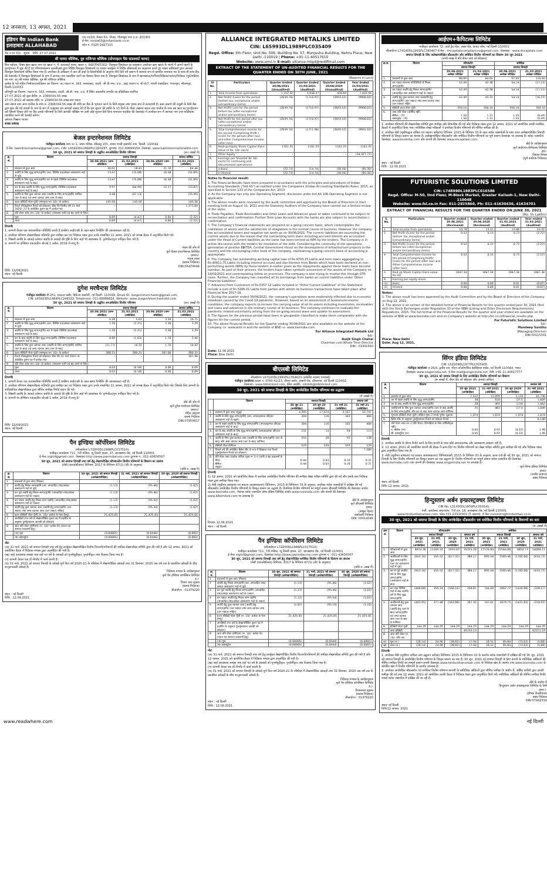12 जनसत्ता, 13 अगस्त, 2021
इंडियन बैंक Indian Bank
इलाहाबाद ALLAHABAD
एच-१ए/18, सेक्टर 63, नोएडा, गौतमबुध नगर उ.प्र.-201301
ई-मेल: noida63@indianbank.co.in
फोन न. 0120-2427115
रेफ न-एन 63/ सूचना तिथि: 27.07.2021
श्री पारुल कौशिक, पुत्र राजिन्दर कौशिक (प्रोपराइटर मै0 स्टालवार्ट फामा)
प्रिय महोदय, विषय ऋण खाता नाम एवं खाता न. मै. स्टालवार्ट फामा, खाता न. 6487065302- विलफुल डिफॉल्टर का प्रकाशन। उपरोक्त ऋण खाता के संदर्भ में आपने ऋणों के पुनर्भुगतान में चूक की है एवं परिणामस्वरूप आरबीआई द्वारा निर्दिष्ट विलफुल डिफॉल्टर्स पर मास्टर सर्क्युलर में निर्दिष्ट प्रक्रियाओं का अनुसरण करते हुए सक्षम प्राधिकारी द्वारा आपको विलफुल डिफॉल्टर्स घोषित किया गया है। उपरोक्त के अधिक्रम में आर बी आई के दिशानिर्देशों के अनुसार नीचे दिये गये प्रारूप में व्यापक रूप से प्रसारित समाचार पत्र के साथ ही साथ बैंक की वेबसाईट में विलफुल डिफॉल्टर्स के रूप में आपका नाम प्रकाशित करने का फैसला किया गया है: विलफुल डिफॉल्टर के रूप में ऋणधारक/मार्गेजर/निदेशक/पार्टनर/निदेशक (पूर्व/सक्रिय) का नाम: क) श्री पारुल कौशिक, पुत्र श्री राजिन्दर कौशिक
प्रत्येक के पते सहित नियोजन/एवोकेशन का विवरण: क) मकान सं. 343, सरफाबाद, दादरी, जी बी नगर, उ.प्र., (ख) मकान सं. सी-4/7, गामरी एक्सटेंशन, भजनपुरा, सीलमपुर, दिल्ली-110053
प्रतिभूति का विवरण: मकान सं. 343, सरफाबाद, दादरी, जी.बी. नगर, उ.प्र. में स्थित आवासीय सम्पत्ति का इक्विटैबल मार्टगेज
27.07.2021 को कुल बैलेंस- रु. 2396034.56 लाख
27.07.2021 को बकाया राशि: रु. 2396034.56 लाख तथा ब्याज
आप ब्याज तथा अन्य चार्जेज के साथ रु. 2396034.56 लाख की राशि का बैंक के भुगतान करने के लिये संयुक्त तथा पृथक रूप से उत्तरदायी हैं। उक्त बकाये की वसूली के लिये बैंक द्वारा शुरू की गई उपायों के भाग के रूप में एतद्द्वारा हम आपको सलाह देते हैं कि इस सूचना की प्राप्ति के 15 दिनों के भीतर अद्यतन ब्याज तथा चार्जेज के साथ इस ऋण का पुनर्भुगतान करें जिसमें विफल होने पर बैंक उसके परिणामों के लिये आपकी जोखिम पर आगे कोई सूचना दिये बिना समाचार पत्र/बैंक की वेबसाईट में उपरोक्त रूप में आपका नाम तथा फोटोग्राफ प्रकाशित करने की कार्याई करेगा।
आपका विश्वास भाजन
शाखा प्रबंधक
बेजल इन्टरनेशनल लिमिटेड
पंजीकृत कार्यालयः शाप न० 1, प्रथम मंजिल, सीडब्लू 155, संजय गान्धी ट्रांसपोर्ट नगर, दिल्ली- 110042
ई-मेल: bazelinternational@gmail.com, CIN: L65923DL1982PLC290287, दूरभाष: 011-69999159, वेबसाइट: www.bazelinternationalltd.com
30 जून, 2021 को समाप्त तिमाही के उद्धरित अनअंकेक्षित वित्तीय परिणाम (रू० लाखों में)
| क्र. सं. | विवरण | समाप्त तिमाही | | | समाप्त वार्षिक |
| --- | --- | --- | --- | --- | --- |
| | | 30.06.2021 (अन-अंकेक्षित) | 31.03.2021 (अंकेक्षित) | 30.06.2020 (अन-अंकेक्षित) | 31.03.2021 (अंकेक्षित) |
| 1 | संचालन से कुल आय | 30.01 | 18.43 | 21.70 | 84.44 |
| 2 | अवधि के लिए शुद्ध लाभ/(हानि) (कर, विशिष्ट एवं/अथवा असाधारण मदों से पूर्व) | 13.47 | (75.08) | 16.58 | (31.89) |
| 3 | अवधि के लिए शुद्ध लाभ/(हानि) कर से पहले (विशिष्ट एवं/अथवा असाधारण मदों के बाद) | 13.47 | (75.08) | 16.58 | (31.89) |
| 4 | कर के बाद अवधि के लिए शुद्ध लाभ/(हानि) (विशिष्ट एवं/अथवा असाधारण मदों के बाद) | 9.97 | (64.99) | 12.27 | (33.82) |
| 5 | अवधि के लिए कुल व्यापक आय (अवधि के लिए लाभ/(हानि) शामिल (कर के बाद) एवं अन्य व्यापक आय (कर के बाद) | 3.48 | (67.13) | - | (35.96) |
| 6 | प्रदत्त इक्विटी शेयर पूंजी (सममूल्य रू० 10/- के प्रत्येक) | 145.50 | 145.50 | | 145.50 |
| 7 | रिजर्व (रिवेलूवेशन रिजर्व को छोड़कर) जैसा कि वित्तीय वर्ष 31 मार्च 2020- 21 के अंकेक्षित तुलन पत्र में दर्शाया गया | - | - | - | 1,273.04 |
| 8 | प्रति शेयर आय (रू० 10/- के प्रत्येक) (संचालन जारी एवं बंद करने के लिए): | | | | |
| | मूलः | 0.69 | (4.47) | 0.84 | (2.32) |
| | तरलः | 0.69 | (4.47) | 0.84 | (2.32) |
टिप्पणीः
1. कम्पनी केवल एक व्यावसायिक गतिविधि करती है इसलिए आईएनडी के तहत खण्ड रिपोर्टिंग की आवश्यकता नहीं है।
2. उपरोक्त परिणाम लेखापरीक्षक सतिमति द्वारा समीक्षा कर एवं निदेशक मंडल द्वारा उनके सम्बन्धित 11 अगस्त, 2021 को सम्पन्न बैठक में अनुमोदित किये गये।
3. पिछली अवधि के आकड़े वर्तमान अवधि के आकड़े की पुष्टि के लिए जहाँ भी आवश्यक थे, पुर्नगठित/पुनः वर्गीकृत किए गये है।
4. कम्पनी पर इण्डियन एकाऊटिंग स्टेन्डर्ड 1 अप्रैल, 2019 से लागू है।
मंडल की ओर से
कृते बेजल इन्टरनेशनल लिमिटेड
हस्ता०/-
पंकज डाबर
(प्रबन्ध निर्देशक)
DIN:06479649
तिथि: 13/08/2021
स्थान: नई दिल्ली
दुगेश मरचैन्टस लिमिटेड
पंजीकृत कार्यालयः डी-251, ग्राऊन्ड फ्लोर, डिफेन्स कालोनी, नई दिल्ली- 110024, Email ID: durgeshmerchants@gmail.com,
CIN: L65923DL1984PLC248322, Telephone: 011-68888824, Website: www.durgeshmerchantsltd.com
30 जून, 2021 को समाप्त तिमाही के उद्धरित अनअंकेक्षित वित्तीय परिणाम (रू० लाखों में)
| क्र. सं. | विवरण | समाप्त तिमाही | | | समाप्त वार्षिक |
| --- | --- | --- | --- | --- | --- |
| | | 30.06.2021 (अन-अंकेक्षित) | 31.03.2021 (अंकेक्षित) | 30.06.2020 (अन-अंकेक्षित) | 31.03.2021 (अंकेक्षित) |
| 1 | संचालन से कुल आय | 4.58 | 5.03 | 3.56 | 16.75 |
| 2 | अवधि के लिए शुद्ध लाभ/(हानि) (कर, विशिष्ट एवं/अथवा असाधारण मदों से पूर्व) | 1.20 | (2.21) | 2.30 | 3.29 |
| 3 | अवधि के लिए शुद्ध लाभ/(हानि) कर से पहले (विशिष्ट एवं/अथवा असाधारण मदों के बाद) | 1.20 | (2.21) | 2.30 | 3.29 |
| 4 | कर के बाद अवधि के लिए शुद्ध लाभ/(हानि) (विशिष्ट एवं/अथवा असाधारण मदों के बाद) | 0.89 | (1.63) | 1.70 | 2.44 |
| 5 | अवधि के लिए कुल व्यापक आय (अवधि के लिए लाभ/(हानि) शामिल (कर के बाद) एवं अन्य व्यापक आय (कर के बाद) | (11.77) | 10.35 | 1.70 | 14.42 |
| 6 | प्रदत्त इक्विटी शेयर पूंजी (सममूल्य रू० 10/- के प्रत्येक) | 280.25 | 280.25 | 267.00 | 280.25 |
| 7 | रिजर्व (रिवेलूवेशन रिजर्व को छोड़कर) जैसा कि 31 मार्च 2021 के अंकेक्षित तुलन पत्र में दर्शाया गया | - | - | - | 207.96 |
| 8 | प्रति शेयर आय (रू० 10/- के प्रत्येक) (संचालन जारी एवं बंद करने के लिए): | | | | |
| | मूलः | 0.03 | (0.58) | 0.06 | 0.09 |
| | तरलः | 0.03 | (0.58) | 0.06 | 0.09 |
टिप्पणीः
1. कम्पनी केवल एक व्यावसायिक गतिविधि करती है इसलिए आईएनडी के तहत खण्ड रिपोर्टिंग की आवश्यकता नहीं है।
2. उपरोक्त परिणाम लेखापरीक्षक सतिमति द्वारा समीक्षा कर एवं निदेशक मंडल द्वारा उनके सम्बन्धित 11 अगस्त, 2021 को सम्पन्न बैठक में अनुमोदित किये गये। जिसके लिए कम्पनी के सांविधानिक लेखापरीक्षक द्वारा सीमित समीक्षा रिपोर्ट प्रदान की गई।
3. पिछली अवधि के आकड़े वर्तमान अवधि के आकड़े की पुष्टि के लिए जहाँ भी आवश्यक थे। पुर्नगठित/पुनः वर्गीकृत किए गये है।
4. कम्पनी पर इण्डियन एकाऊटिंग स्टेन्डर्ड 1 अप्रैल, 2019 से लागू है।
बोर्ड की ओर से
कृते दुगेश मरचैन्टस लिमिटेड
हस्ता०/-
रोहित आहुजा
प्रबन्ध निदेशक
DIN:07859817
तिथि: 12/08/2021
स्थान: नई दिल्ली
पैन इण्डिया कॉर्पोरेशन लिमिटेड
(सीआईएनः L72200DL1984PLC017510)
पंजीकृत कार्यालयः 711, 7वीं मंजिल, न्यू दिल्ली हाउस, 27, बाराखम्भा रोड, नई दिल्ली-110001
ई-मेलः srgltd@gmail.com, वेबसाइटः http://www.panindiacorp.com दूरभाष नं.: 011-43656567
30 जून, 2021 को समाप्त तिमाही तथा वर्ष हेतु लेखापरीक्षित स्टैण्डएलोन वित्तीय परिणामों के विवरण का सारांश
(सेबी (एलओडीआर) विनियम, 2017 के विनियम 47(1) (बी) के अनुसार)
(राशि रु. लाख में)
| क्र. सं. | विवरण | 30 जून, 2021 को समाप्त तिमाही (अलेखापरीक्षित) | 31 मार्च, 2021 को समाप्त तिमाही (अलेखापरीक्षित) | 30 जून, 2020 को समाप्त तिमाही (अलेखापरीक्षित) |
| --- | --- | --- | --- | --- |
| 1 | प्रचालनों से कुल आय (निवल) | - | - | - |
| 2 | अवधि हेतु निवल लाभ/हानि (कर, अपवादित तथा/अथवा असाधारण मदों से पूर्व) | (1.13) | (95.46) | (1.02) |
| 3 | कर पूर्व अवधि हेतु निवल लाभ/(हानि) (अपवादित तथा/अथवा असाधारण मदों के पश्चात) | (1.13) | (95.46) | (1.02) |
| 4 | कर पश्चात अवधि हेतु निवल लाभ (हानि) (अपवादित तथा/अथवा असाधारण मदों के पश्चात) | (1.13) | (95.54) | (1.02) |
| 5 | अवधि हेतु कुल व्यापक आय [अवधि हेतु लाभ/(हानि) (कर पश्चात) तथा अन्य व्यापक आय (कर पश्चात) सहित] | (1.13) | (95.54) | (1.02) |
| 6 | प्रदत्त इक्विटी शेयर पूँजी (रु. 10/- प्रत्येक के फेस वैल्यू) | 21,425.65 | 21,425.65 | 21,425.65 |
| 7 | आरक्षियाँ (गत वर्ष के लेखापरीक्षित तुलन पत्र में प्रदर्शित के अनुसार पुनर्मूल्यांकन आरक्षी को छोड़कर) | | | |
| 8 | आय प्रति शेयर (ईपीएस) (रु. 10/- प्रत्येक के) (सतत एवं असतत प्रचालनों हेतु) | | | |
| | (अ) मूल | (0.00005) | (0.0446) | (0.000) |
| | (ब) डाइल्यूटेड | (0.00005) | (0.0446) | (0.000) |
नोटः
(क) 31 मार्च, 2021 को समाप्त तिमाही तथा वर्ष हेतु उपर्युक्त लेखापरीक्षित वित्तीय विवरणों/परिणामों की समीक्षा लेखापरीक्षा समिति द्वारा की गयी है और 12 अगस्त, 2021 को आयोजित बैठक में निदेशक मण्डल द्वारा अनुमोदित की गयी है।
(ख) जहाँ आवश्यक समझा गया वहाँ गत वर्ष के आंकड़ों को पुनर्समूहीकृत, पुनर्वर्गीकृत तथा रीकास्ट किया गया है।
(ग) कम्पनी केवल एक ही सेगमेंट में कार्य करती है।
(घ) 31 मार्च, 2021 को समाप्त तिमाही के आँकड़े पूर्ण वित्त वर्ष 2020-21 के परिप्रेक्ष्य में लेखापरीक्षित आंकड़ों तथा 31 दिसम्बर, 2020 तक वर्ष तक के प्रकाशित आँकड़ों के बीच सन्तुलनकारी आँकड़े हैं।
निदेशक मण्डल के आदेशानुसार
कृते पैन इण्डिया कॉर्पोरेशन लिमिटेड
ह./-
विजय पाल शुक्ला
(प्रबन्ध निदेशक)
डीआईएन : 01379220
स्थान : नई दिल्ली
तिथि : 12.08.2021
ALLIANCE INTEGRATED METALIKS LIMITED
CIN: L65993DL1989PLC035409
Regd. Office: 5th Floor, Unit No. 506, Building No. 57, Manjusha Building, Nehru Place, New Delhi -110019 | Phone: +91-11-40517610
Website: www.aiml.in E-mail: alliance.intgd@rediffmail.com
EXTRACT OF THE STATEMENT OF UN-AUDITED FINANCIAL RESULTS FOR THE QUARTER ENDED ON 30TH JUNE, 2021
(Rupees in Lacs)
| Sl No. | Particulars | Quarter Ended 30/06/2021 (Unaudited) | Quarter Ended 31/03/2021 (Audited) | Quarter Ended 30/06/2020 (Unaudited) | Year Ended 31/03/2021 (Audited) |
| --- | --- | --- | --- | --- | --- |
| 1. | Total Income from operations | 1,152.32 | 3,658.27 | 426.69 | 7,432.56 |
| 2. | Net Profit/ (Loss) for the period (before tax, exceptional and/or extraordinary items) | (2639.76) | (1716.97) | (2693.52) | (9906.03) |
| 3. | Net Profit/ Loss for the period before tax (after exceptional and/or extraordinary items) | (2639.76) | (1716.97) | (2693.52) | (9906.03) |
| 4. | Net Profit for the period after tax (after exceptional and/or extraordinary items) | (2639.76) | (1716.97) | (2693.52) | (9906.03) |
| 5. | Total Comprehensive Income for the period (Comprising Profit / (Loss) for the period (after tax) and other Comprehensive Income (after tax)) | (2639.76) | (1711.96) | (2693.52) | (9901.02) |
| 6. | Paid-up Equity Share Capital (Face Value of Rs. 10/- each) | 1161.25 | 1161.25 | 1161.25 | 1161.25 |
| 7. | Other Equity | - | - | - | (34,527.72) |
| 8. | Earnings per Share(of Re 10/- each) for continuing and discontinued operations)- | | | | |
| | a Basic | (22.73) | (14.74) | (30.30) | (85.30) |
| | b Diluted | (22.73) | (14.74) | (30.30) | (85.30) |
Notes to financial result:
1. The Financial Results have been prepared in accordance with the principles and procedures of Indian Accounting Standards ("Ind AS") as notified under the Companies (Indian Accounting Standards) Rules, 2015, as specified in Section 133 of the Companies Act, 2013
2. As the Company has only one Operating Segment, disclosure under Ind AS 108-Operating Segment is not applicable.
3. The above results were reviewed by the audit committee and approved by the Board of Directors in their meeting held on August 11, 2021 and the Statutory Auditors of the Company have carried out a limited review of the same.
4. Trade Payables, Trade Receivables and other Loans and Advances given or taken continued to be subject to reconciliation and confirmation. Further Term Loan Accounts with the banks are also subject to reconciliation / confirmation.
5. The Company's financial statements are prepared on a going concern basis, which contemplates the realization of assets and the satisfaction of obligations in the normal course of business. However the company has accumulated losses and negative net worth as on 30/06/2021. The current liabilities are exceeding the current assets due to the reason that the outstanding term loans including accrued interest are accounted under the Head of Current liabilities as the same has been termed as NPA by the lenders. The Company is in active discussion with the lenders for resolution of the debt. Considering the continuity of the operations, generation of positive EBITDA, Central Government thrust on the development of Infrastructure projects in the country and the encouraging order book of the company, maintaining a going concern basis of accounting is appropriate.
6. The Company has outstanding working capital loan of Rs.8793.25 Lakhs and term loans aggregating to Rs.40811.75 Lakhs including interest accrued and due thereon from Banks which have been declared as non-performing assets (NPA) by these lenders in earlier years as the repayments against these loans have become overdue. As part of their process, the lenders have taken symbolic possession of the assets of the Company on 19/02/2021 and contemplating follow on processes. The company is also trying to resolve this through OTS route. Further, the Company has classified all its borrowings from banks as current liabilities under 'Other Financial Liabilities'.
7. Advances from Customers of Rs.5357.12 Lakhs included in "Other Current Liabilities" of the Statement include a sum of Rs.5286.01 Lakhs from parties with whom no business transactions have taken place after Financial Year 2017-18.
8. During the quarter ended 30/06/2021, the company's operations were moderately effected due to economic slowdown caused by the Covid-19 pandemic. However, based on its assessment of business/economic conditions, the company expects to recover the carrying value of all its assets including inventories, receivables and loans and advances in the ordinary course of its business. The company continues to evaluate the pandemic related uncertainty arising from the on-going second wave and update its assessment.
9. The figures for the previous period have been re-grouped/re-classified to make them comparable with the figures for the current period.
10. The above Financial Results for the Quarter ending 30/06/2021 are also available on the website of the Company i.e. www.aiml.in and the website of BSE i.e. www.bseindia.com.
For Alliance Integrated Metalik Ltd
Sd/-
Daljit Singh Chahal
Chairman cum Whole Time Director
DIN : 03331560
Date: 11.08.2021
Place: New Delhi
बीएलबी लिमिटेड
सीआईएनः L67120DL1981PLC354823 (कॉर्पोरेट सदस्यः एनएसई)
पंजीकृत कार्यालयः हाउस नं. 4760-61/23, तीसरा फ्लोर, अंसारी रोड, दरियागंज, नई दिल्ली-110002
वेबसाइटः- www.blblimited.com, ईमेल आईडीः- infoblb@blblimited.com
30 जून, 2021 को समाप्त तिमाही के लिए अनंकेक्षित वित्तीय परिणाम का उद्धरण
(₹ लाखों में)
| | विवरण | समाप्त तिमाही | | | समाप्त वर्ष |
| --- | --- | --- | --- | --- | --- |
| | | 30 जून 21 (अनंकेक्षित) | 30 जून 20 (अनंकेक्षित) | 31 मार्च 21 (अंकेक्षित) | 31 मार्च 21 (अंकेक्षित) |
| 1. | प्रचालन से कुल आय (शुद्ध) | 4,285 | 17,674 | 3,167 | 53,747 |
| 2. | अवधि के लिए शुद्ध लाभ/(हानि) (कर, अपवादात्मक और/या असाधारण मदों से पहले) | 304 | 116 | 103 | 404 |
| 3. | कर से पहले अवधि के लिए शुद्ध लाभ/(हानि) (अपवादात्मक और/या असाधारण मदों के बाद) | 304 | 116 | 103 | 404 |
| 4. | कर के बाद अवधि के लिए शुद्ध लाभ/(हानि) (अपवादात्मक और/या असाधारण मदों के बाद) | 231 | 14 | 94 | 113 |
| 5. | अवधि के लिए कुल व्यापक आय (अवधि के लिए लाभ/(हानि) (कर के बाद) और अन्य व्यापक आय (कर के बाद) शामिल) | 255 | 28 | 93 | 138 |
| 6. | इक्विटी शेयर कैपिटल | 529 | 529 | 529 | 529 |
| 7. | पिछले वर्ष की अंकेक्षित बैलेंस शीट के रूप में दिखाया गया रिजर्व (पुनर्मूल्यांकन रिजर्व को छोड़कर) | - | - | - | 7,289 |
| 8. | प्रति शेयर आय (प्रत्येक अंकित मूल्य रू 1/-) (जारी व बंद प्रचालनों के लिए) बेसिक : तनुकृत : | 0.44 0.44 | 0.03 0.03 | 0.18 0.18 | 0.21 0.21 |
टिप्पणीः
1) 12 अगस्त, 2021 को आयोजित बैठक में उपरोक्त अनंकेक्षित वित्तीय परिणाम की समीक्षा लेखा परीक्षा समिति द्वारा की गई और उसके बाद निदेशक मंडल द्वारा समीक्षा किया गया।
2) सेबी (सूचीयन बाध्यताएं एवं प्रकटन आवश्यकताएं) विनियमन, 2015 के विनियमन 33 के अनुसार, उपरोक्त स्टॉक एक्सचेंजों में दाखिल की गई स्टैंडअलोन अनंकेक्षित वित्तीय परिणामों के विस्तृत प्रारूप का उद्धरण है। तैमासिक वित्तीय परिणामों का संपूर्ण प्रारूप बीएलबी लिमिटेड की वेबसाइट अर्थात www.bseindia.com, नेशनल स्टॉक एक्सचेंज ऑफ इंडिया लिमिटेड अर्थात www.nseindia.com और कंपनी की वेबसाइट www.blblimited.com पर उपलब्ध है।
बोर्ड के आदेशानुसार
कृते बीएलबी लिमिटेड
हस्ता/-
(अंशुल मेहरा)
कार्यकारी निदेशक
DIN: 00014049
दिनांकः 12.08.2021
स्थान : नई दिल्ली
पैन इण्डिया कॉर्पोरेशन लिमिटेड
(सीआईएनः L72200DL1984PLC017510)
पंजीकृत कार्यालयः 711, 7वीं मंजिल, न्यू दिल्ली हाउस, 27, बाराखम्भा रोड, नई दिल्ली-110001
ई-मेलः srgltd@gmail.com, वेबसाइटः http://www.panindiacorp.com दूरभाष नं.: 011-43656567
30 जून, 2021 को समाप्त तिमाही तथा वर्ष हेतु लेखापरीक्षित समेकित वित्तीय परिणामों के विवरण का सारांश
(सेबी (एलओडीआर) विनियम, 2017 के विनियम 47(1) (बी) के अनुसार)
(राशि रु. लाख में)
| क्र. सं. | विवरण | 30 जून, 2021 को समाप्त तिमाही (अलेखापरीक्षित) | 31 मार्च, 2021 को समाप्त तिमाही (अलेखापरीक्षित) | 30 जून, 2020 को समाप्त तिमाही (अलेखापरीक्षित) |
| --- | --- | --- | --- | --- |
| 1 | प्रचालनों से कुल आय (निवल) | - | - | - |
| 2 | अवधि हेतु निवल लाभ/हानि (कर, अपवादित तथा/अथवा असाधारण मदों से पूर्व) | (1.13) | (95.46) | (1.02) |
| 3 | कर पूर्व अवधि हेतु निवल लाभ/(हानि) (अपवादित तथा/अथवा असाधारण मदों के पश्चात) | (1.13) | (95.46) | (1.02) |
| 4 | कर पश्चात अवधि हेतु निवल लाभ (हानि) (अपवादित तथा/अथवा असाधारण मदों के पश्चात) | (1.13) | (95.54) | (1.02) |
| 5 | अवधि हेतु कुल व्यापक आय [अवधि हेतु लाभ/(हानि) (कर पश्चात) तथा अन्य व्यापक आय (कर पश्चात) सहित] | (1.07) | (95.19) | (1.10) |
| 6 | प्रदत्त इक्विटी शेयर पूँजी (रु. 10/- प्रत्येक के फेस वैल्यू) | 21,425.65 | 21,425.65 | 21,425.65 |
| 7 | आरक्षियाँ (गत वर्ष के लेखापरीक्षित तुलन पत्र में प्रदर्शित के अनुसार पुनर्मूल्यांकन आरक्षी को छोड़कर) | | | |
| 8 | आय प्रति शेयर (ईपीएस) (रु. 10/- प्रत्येक के) (सतत एवं असतत प्रचालनों हेतु) | | | |
| | (अ) मूल | (0.00005) | (0.0444) | (0.0005) |
| | (ब) डाइल्यूटेड | (0.00005) | (0.0444) | (0.0005) |
नोटः
(क) 31 मार्च, 2021 को समाप्त तिमाही तथा वर्ष हेतु उपर्युक्त लेखापरीक्षित वित्तीय विवरणों/परिणामों की समीक्षा लेखापरीक्षा समिति द्वारा की गयी है और 12 अगस्त, 2021 को आयोजित बैठक में निदेशक मण्डल द्वारा अनुमोदित की गयी है।
(ख) जहाँ आवश्यक समझा गया वहाँ गत वर्ष के आंकड़ों को पुनर्समूहीकृत, पुनर्वर्गीकृत तथा रीकास्ट किया गया है।
(ग) कम्पनी केवल एक ही सेगमेंट में कार्य करती है।
(घ) 31 मार्च, 2021 को समाप्त तिमाही के आँकड़े पूर्ण वित्त वर्ष 2020-21 के परिप्रेक्ष्य में लेखापरीक्षित आंकड़ों तथा 31 दिसम्बर, 2020 तक वर्ष तक के प्रकाशित आँकड़ों के बीच सन्तुलनकारी आँकड़े हैं।
निदेशक मण्डल के आदेशानुसार
कृते पैन इण्डिया कॉर्पोरेशन लिमिटेड
ह./-
विजयपाल शुक्ला
(प्रबन्ध निदेशक)
डीआईएन : 01379220
स्थान : नई दिल्ली
तिथि : 12.08.2021
आईएम+कैपिटल्स लिमिटेड
पंजीकृत कार्यालयः 72, वर्ल्ड ट्रेड सेंटर, बाबर रोड, कनाट प्लेस, नई दिल्ली-110001
सीआईएनः L74140DL1991PLC340407 ई-मेल : imcapitalscompliances@gmail.com, वेबसाइट : www.imcapitals.com
समाप्त तिमाही के लिए अलेखापरीक्षित स्टैंडअलोन और समेकित वित्तीय परिणामों का विवरण 30 जून 2021
(रुपये लाख में प्रति शेयर आय को छोड़कर)
| क्र.स. | विवरण | स्टैण्डलोन | | समेकित | |
| --- | --- | --- | --- | --- | --- |
| | | समाप्त तिमाही | | समाप्त तिमाही | |
| | | 30.06.2021 अलेखा परीक्षित | 31.03.2021 अलेखा परीक्षित | 30.06.2021 अलेखा परीक्षित | 31.03.2021 अलेखा परीक्षित |
| 1. | प्रचालनों से कुल आय | 80.89 | 64.65 | 97.45 | 114.65 |
| 2. | कर पश्चात सामान्य गतिविधियों से निवल लाभ/(हानि) | 52.49 | 42.38 | 54.14 | (17.15) |
| 3. | कर पश्चात अवधि हेतु निवल लाभ/(हानि) (अपवादित तथा असाधारण मदों के पश्चात) | 52.49 | 42.38 | 54.14 | (17.15) |
| 4. | अवधि हेतु कुल व्यापक आय कलावधि हेतु लाभ/(हानि) (कर पश्चात) तथा अन्य व्यापक आय (कर पश्चात) सहित | 52.49 | 43.31 | 54.14 | (16.23) |
| 5. | इक्विटी प्रदत्त शेयर पूंजी | 350.16 | 350.16 | 350.16 | 350.16 |
| 6. | आय प्रति शेयर (वार्षिक नहीं) बेसिक : (₹) डाइल्यूटेड : (₹) | 1.50 1.50 | 1.21 1.21 | 1.55 1.55 | (0.49) (0.49) |
1. उपरोक्त परिणामों की लेखापरीक्षा समिति द्वारा समीक्षा और सिफारिश की गई और निदेशक मंडल द्वारा 12 अगस्त, 2021 को आयोजित उनकी संबंधित बैठकों में अनुमोदित किया गया। सांविधिक लेखा परीक्षकों ने उपरोक्त वित्तीय परिणामों की सीमित समीक्षा की है।
2. उपरोक्त सेबी (सूचीबद्धता दायित्व एवं प्रकटन अपेक्षाएं) विनियम, 2015 के विनियम 33 के तहत स्टॉक एक्सचेंजों के साथ दायर अलेखापरीक्षित तिमाही परिणामों के विस्तृत प्रारूप का सारांश है। अलेखापरीक्षित स्टैंडअलोन और समेकित वित्तीय परिणामों का पूर्ण प्रारूप वेबसाइट पर उपलब्ध है। स्टॉक एक्सचेंज वेबसाइट, www.bseindia.com और कंपनी की वेबसाइट www.imcapitals.com
बोर्ड के आदेशानुसार
कृते आईएम+कैपिटल्स लिमिटेड
ह0/-
विशाल सिंघल
(पूर्ण कालिक निदेशक)
स्थान : नई दिल्ली
तिथि : 12.08.2021
FUTURISTIC SOLUTIONS LIMITED
CIN: L74899DL1983PLC016586
Regd. Office: M-50, IInd Floor, M-Block Market, Greater Kailash-1, New Delhi-110048
Website: www.fsl.co.in Fax: 011-2925860, Ph: 011-41630436, 41634701
EXTRACT OF FINANCIAL RESULTS FOR THE QUARTER ENDED ON JUNE 30, 2021 (Rs. In Lakhs)
| S. No. | Particulars | Quarter ended 30.06.2021 (Reviewed) | Quarter ended 30.06.2020 (Reviewed) | Quarter ended 31.03.2021 (Audited) | Year ended 31.03.2021 (Audited) |
| --- | --- | --- | --- | --- | --- |
| 1 | Total Income from operations | 10.78 | 13.31 | 13.68 | 53.32 |
| 2 | Net Profit /(Loss) for the period (before Tax, Exceptional and/or Extraordinary items) | 0.52 | 0.15 | 0.73 | (2.22) |
| 3 | Net Profit/ (Loss) for the period before tax (after Exceptional and/or Extraordinary items) | 0.52 | 0.15 | 0.73 | (2.22) |
| 4 | Total Comprehensive Income for the period ((Comprising Profit/ (Loss) for the period (after tax) and Other Comprehensive Income (after tax)) | 0.52 | 0.15 | 0.73 | (2.22) |
| 5 | Paid up Share Capital (Face value Rs.10) | 1047.34 | 1047.34 | 1047.34 | 1047.34 |
| 6 | Earning per equity share | | | | |
| (1) | Basic | 0.00 | 0.00 | 0.01 | (0.02) |
| (2) | Diluted | 0.00 | 0.00 | 0.01 | (0.02) |
Notes:
1. The above result has been approved by the Audit Committee and by the Board of Directors of the Company on Aug 12, 2021.
2. The above is an extract of the detailed format of Financial Results for the quarter ended June 30, 2021 filed with the Stock Exchanges under Regulation 33 of the SEBI (Listing and Other Disclosure Requirements) Regulations, 2015. The full format of the Financial Results for the quarter and year ended are available on the website of BSE at www.bseindia.com and on Company's website at http://fsl.co.in/financial_results.php.
For Futuristic Solutions Limited
Sd/-
Mandeep Sandhu
(Managing Director)
DIN:00115301
Place: New Delhi
Date: Aug 12, 2021.
सिंगर इंडिया लिमिटेड
CIN: L52109DL1977PLC025405
पंजीकृत कार्यालयः ए-26/4, द्वतीय तल, मोहन कोऑपरेटिव इंडस्ट्रियल एस्टेट, नई दिल्ली-110044, भारत
वेबसाइटः www.singerindia.net; ई-मेलः mail@singerindia.net; टेलीः +91-11-40617777
30 जून, 2021 को समाप्त तिमाही के लिए अनंकेक्षित वित्तीय परिणामों का विवरण
(रू लाखों में, शेयर डेटा को छोड़कर और अन्यथा कथित)
| क्र. स. | विवरण | समाप्त तिमाही | | | समाप्त वर्ष |
| --- | --- | --- | --- | --- | --- |
| | | 30 जून 2021 (अनंकेक्षित) | 31 मार्च 2021 (अंकेक्षित) | 30 जून 2020 (अनंकेक्षित) | 31 मार्च 2021 (अंकेक्षित) |
| 1. | प्रचालन से कुल आय | 7,512 | 13,099 | 5,135 | 41,730 |
| 2. | कर से पहले अवधि के लिए शुद्ध लाभ/(हानि) | 38 | 618 | (277) | 1,609 |
| 3. | कर के बाद अवधि के लिए शुद्ध लाभ/(हानि) | 28 | 492 | (170) | 1,062 |
| 4. | अवधि/वर्ष के लिए कुल व्यापक आय/(हानि) (कर के बाद अवधि के लिए लाभ/(हानि) और कर के बाद अन्य व्यापक आय शामिल) | 25 | 483 | (171) | 1,049 |
| 5. | भुगतान इक्विटी शेयर पूंजी (अंकित मूल्य 2 रूपये पूर्णतः चुकता) | 1,074 | 1,074 | 1,074 | 1,074 |
| 6. | बैलेंस शीट के अनुसार पुनर्मूल्यांकन रिजर्व को छोड़कर रिजर्व | | | | 6,148 |
| 7. | प्रति शेयर आय (रू 2 प्रति शेयर) (तिमाहियां के लिए वार्षिकीकृत नहीं) ए. बेसिक (रू) बी. डायलूटिड (रू) | 0.05 0.05 | 0.92 0.92 | (0.32) (0.32) | 1.98 1.98 |
टिप्पणीः
1. उपरोक्त अवधि के दौरान रिपोर्ट करने के लिए कंपनी के पास कोई अपवादात्मक और असाधारण आइटम नहीं है।
2. 12 अगस्त, 2021 को आयोजित कंपनी की बैठक में ऊपर दिए गए वित्तीय परिणामों का लेखा परीक्षा समिति द्वारा समीक्षा की गई और निदेशक मंडल द्वारा अनुमोदित किया गया है।
3. सेबी (सूचीयन बाध्यताएं एवं प्रकटन आवश्यकताएं) विनियमावली, 2015 के विनियम 33 के अनुसार, ऊपर दर्ज की गई 30 जून, 2021 को समाप्त तिमाही के लिए वित्तीय परिणामों का विस्तृत प्रारूप का एक उद्धरण है। वित्तीय परिणामों का संपूर्ण प्रारूप स्टॉक एक्सचेंज की वेबसाइट www.bseindia.com तथा कंपनी की वेबसाइट www.singerindia.net पर उपलब्ध है।
कृते सिंगर इंडिया लिमिटेड
हस्ता/-
(राजीव बजाज)
प्रबंध निदेशक
स्थानः नई दिल्ली
तिथिः 12 अगस्त, 2021
हिन्दुस्तान अर्बन इन्फ्रास्ट्रक्चर लिमिटेड
CIN No. L31300DL1959PLC003141,
पंजी. कार्यालयः कंचनजंगा, 7वाँ तल, 18, बाराखम्बा रोड, नई दिल्ली-110001
www.hindusthanurban.com, फोनः 011-23310001 (5 लाइन्स), ई-मेलः investors@hindusthan.co.in
30 जून, 2021 को समाप्त तिमाही के लिए अनंकेक्षित स्टैंडअलोन एवं समेकित वित्तीय परिणामों के विवरणों का सार
(रु. लाखों में)
| क्रम सं. | विवरण | स्टैण्डअलोन | | | | समेकित | | | |
| --- | --- | --- | --- | --- | --- | --- | --- | --- | --- |
| | | समाप्त तिमाही | | | समाप्त वर्ष | समाप्त तिमाही | | | समाप्त वर्ष |
| | | 30 जून, 2021 (अनंकेक्षित) | 31 मार्च, 2021 (अंकेक्षित) | 30 जून, 2020 (अनंकेक्षित) | 31 मार्च, 2021 (अंकेक्षित) | 30 जून, 2021 (अनंकेक्षित) | 31 मार्च, 2021 (अंकेक्षित) | 30 जून, 2020 (अनंकेक्षित) | 31 मार्च, 2021 (अंकेक्षित) |
| 1. | परिचालनों से कुल आय | 6874.30 | 13169.18 | 5935.02 | 35255.28 | 17576.84 | 22564.88 | 6854.73 | 54096.11 |
| 2. | अवधि/वर्ष के लिए शुद्ध लाभ/(हानि) (कर एवं असाधारण मदों से पूर्व) | (652.16) | 555.52 | (617.32) | 384.17 | 895.56 | 2585.46 | (1782.00) | (424.72) |
| 3. | कर से पूर्व अवधि/वर्ष के लिए शुद्ध लाभ/(हानि) (असाधारण मदों के बाद) | (652.16) | 555.52 | (617.32) | 384.17 | 895.56 | 2585.46 | (1782.00) | (424.72) |
| 4. | कर तथा विशिष्ट मदों से बाद अवधि/वर्ष के लिए शुद्ध लाभ/(हानि) | (406.08) | 359.24 | (560.16) | 258.81 | 744.60 | 1862.72 | (1418.88) | (328.57) |
| 5. | अवधि/वर्ष हेतु कुल व्यापक आय (अवधि हेतु (कर के बाद) लाभ/(हानि) एवं अन्य व्यापक आय (कर के बाद से शामिल) | (403.95) | 377.48 | (563.88) | 267.35 | 747.01 | 1879.75 | (1421.83) | (318.92) |
| 6. | इक्विटी शेयर पूंजी | 144.29 | 144.29 | 144.29 | 144.29 | 144.29 | 144.29 | 144.29 | 144.29 |
| 7. | अन्य इक्विटी | | | | 45753.13 | | | | 42271.19 |
| 8. | आय प्रति शेयर (रु. 10/- प्रति का) | | | | | | | | |
| क) | मूल (रु.) | (28.14) | 24.90 | (38.82) | 17.94 | 18.51 | 85.84 | (73.62) | (5.88) |
| ख) | तरल (रु.) | (28.14) | 24.90 | (38.82) | 17.94 | 18.51 | 85.84 | (73.62) | (5.88) |
टिप्पणीः
1. उपरोक्त सेबी (सूचीयन दायित्व तथा उद्घाटन अपेक्षा) विनियमन 2015 के विनियमन 33 के अंतर्गत स्टॉक एक्सचेंजों में दाखिल की गई 30 जून, 2021 को समाप्त तिमाही के अनंकेक्षित वित्तीय परिणाम के विस्तृत प्रारूप का सार है। 30 जून, 2021 को समाप्त तिमाही के लिए कंपनी के सांविधिक ऑडिटरों की सीमित समीक्षा रिपोर्ट का सम्पूर्ण प्रारूप हमारी वेबसाइट www.hindusthanurban.com के निवेशक खंड के अंतर्गत तथा www.bseindia.com के कॉर्पोरेट खंड में वित्तीय परिणामों के अंतर्गत उपलब्ध है।
2. उपरोक्त अनंकेक्षित स्टैंडअलोन एवं समेकित वित्तीय परिणाम कम्पनी के सांविधिक ऑडिटरों द्वारा सीमित समीक्षा के अधीन थे, ऑडिट कमिटी द्वारा उसकी समीक्षा की गई तथा 12 अगस्त, 2021 को आयोजित उनकी बैठक में निदेशक मंडल द्वारा अनुमोदित किये गये। सांविधिक ऑडिटरों की सीमित समीक्षा रिपोर्ट चम्बई स्टॉक एक्सचेंज में दाखिल की जा रही है।
बोर्ड के आदेश से
हिन्दुस्तान अर्बन इन्फ्रास्ट्रक्चर लिमिटेड के लिये
हस्ता./-
(दीपक केजरीवाल)
प्रबंध निदेशक
DIN:07442554
स्थानः नई दिल्ली
तिथिः12 अगस्त, 2021
www.readwhere.com नई दिल्ली